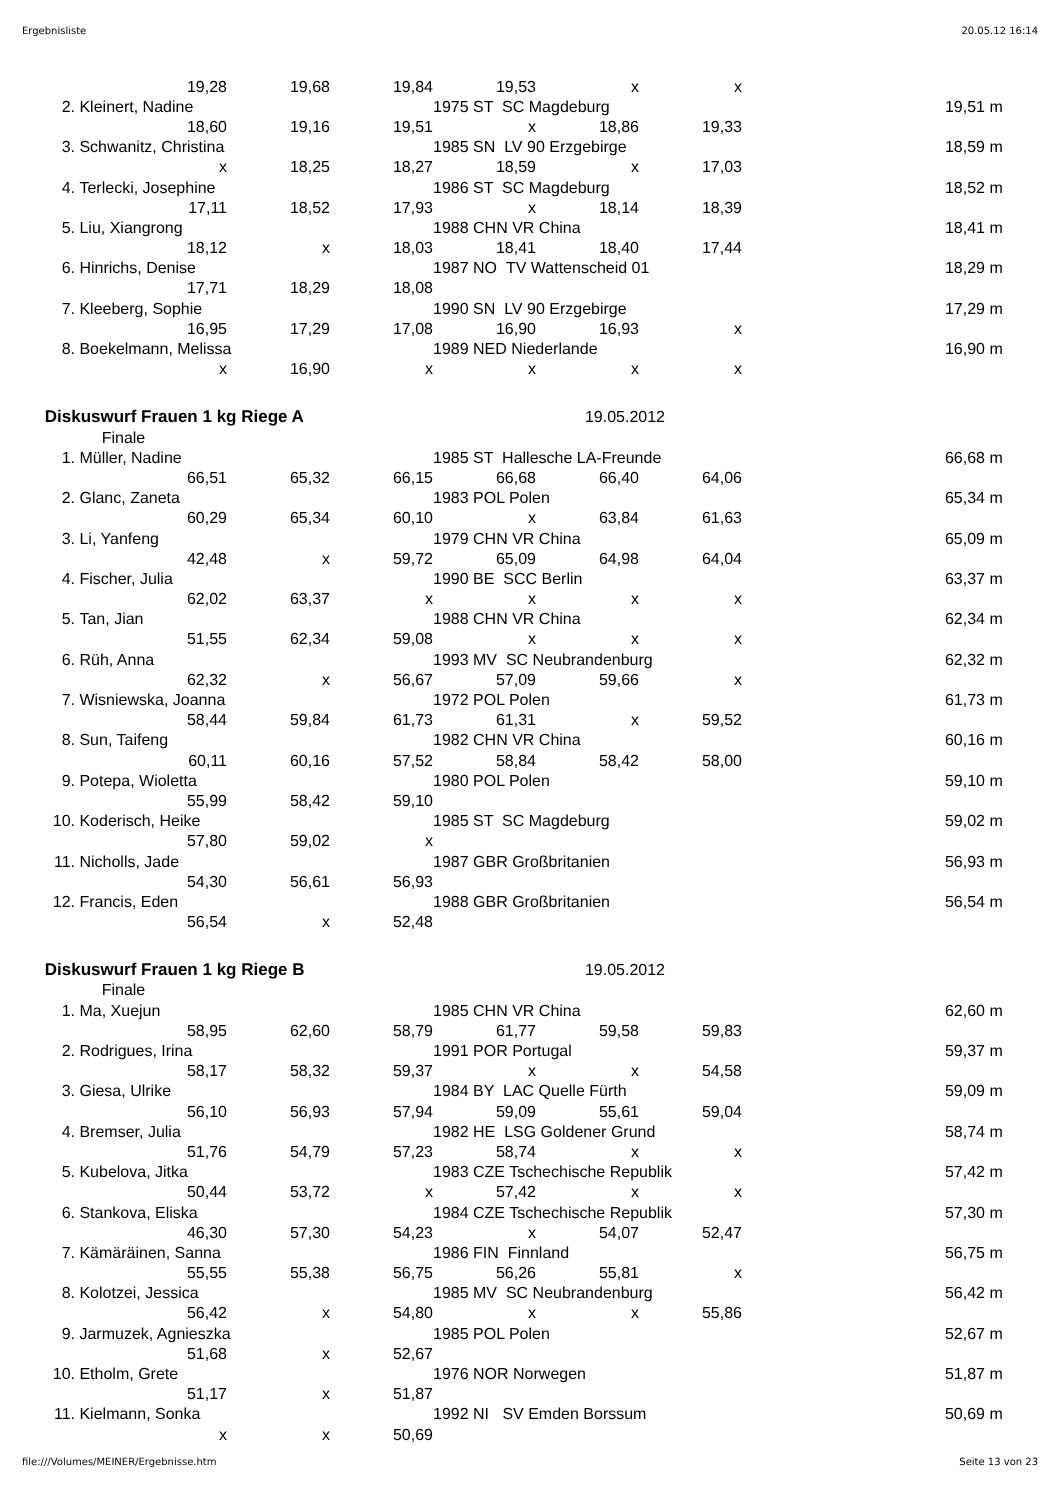Ergebnisliste 20.05.12 16:14
| | 19,28 | 19,68 | 19,84 | 19,53 | x | x | | |
| 2. | Kleinert, Nadine | | | 1975 ST SC Magdeburg | | | 19,51 | m |
| | 18,60 | 19,16 | 19,51 | x | 18,86 | 19,33 | | |
| 3. | Schwanitz, Christina | | | 1985 SN LV 90 Erzgebirge | | | 18,59 | m |
| | x | 18,25 | 18,27 | 18,59 | x | 17,03 | | |
| 4. | Terlecki, Josephine | | | 1986 ST SC Magdeburg | | | 18,52 | m |
| | 17,11 | 18,52 | 17,93 | x | 18,14 | 18,39 | | |
| 5. | Liu, Xiangrong | | | 1988 CHN VR China | | | 18,41 | m |
| | 18,12 | x | 18,03 | 18,41 | 18,40 | 17,44 | | |
| 6. | Hinrichs, Denise | | | 1987 NO TV Wattenscheid 01 | | | 18,29 | m |
| | 17,71 | 18,29 | 18,08 | | | | | |
| 7. | Kleeberg, Sophie | | | 1990 SN LV 90 Erzgebirge | | | 17,29 | m |
| | 16,95 | 17,29 | 17,08 | 16,90 | 16,93 | x | | |
| 8. | Boekelmann, Melissa | | | 1989 NED Niederlande | | | 16,90 | m |
| | x | 16,90 | x | x | x | x | | |
| Diskuswurf Frauen 1 kg Riege A | | | | | 19.05.2012 | | | |
| | Finale | | | | | | | |
| 1. | Müller, Nadine | | | 1985 ST Hallesche LA-Freunde | | | 66,68 | m |
| | 66,51 | 65,32 | 66,15 | 66,68 | 66,40 | 64,06 | | |
| 2. | Glanc, Zaneta | | | 1983 POL Polen | | | 65,34 | m |
| | 60,29 | 65,34 | 60,10 | x | 63,84 | 61,63 | | |
| 3. | Li, Yanfeng | | | 1979 CHN VR China | | | 65,09 | m |
| | 42,48 | x | 59,72 | 65,09 | 64,98 | 64,04 | | |
| 4. | Fischer, Julia | | | 1990 BE SCC Berlin | | | 63,37 | m |
| | 62,02 | 63,37 | x | x | x | x | | |
| 5. | Tan, Jian | | | 1988 CHN VR China | | | 62,34 | m |
| | 51,55 | 62,34 | 59,08 | x | x | x | | |
| 6. | Rüh, Anna | | | 1993 MV SC Neubrandenburg | | | 62,32 | m |
| | 62,32 | x | 56,67 | 57,09 | 59,66 | x | | |
| 7. | Wisniewska, Joanna | | | 1972 POL Polen | | | 61,73 | m |
| | 58,44 | 59,84 | 61,73 | 61,31 | x | 59,52 | | |
| 8. | Sun, Taifeng | | | 1982 CHN VR China | | | 60,16 | m |
| | 60,11 | 60,16 | 57,52 | 58,84 | 58,42 | 58,00 | | |
| 9. | Potepa, Wioletta | | | 1980 POL Polen | | | 59,10 | m |
| | 55,99 | 58,42 | 59,10 | | | | | |
| 10. | Koderisch, Heike | | | 1985 ST SC Magdeburg | | | 59,02 | m |
| | 57,80 | 59,02 | x | | | | | |
| 11. | Nicholls, Jade | | | 1987 GBR Großbritanien | | | 56,93 | m |
| | 54,30 | 56,61 | 56,93 | | | | | |
| 12. | Francis, Eden | | | 1988 GBR Großbritanien | | | 56,54 | m |
| | 56,54 | x | 52,48 | | | | | |
| Diskuswurf Frauen 1 kg Riege B | | | | | 19.05.2012 | | | |
| | Finale | | | | | | | |
| 1. | Ma, Xuejun | | | 1985 CHN VR China | | | 62,60 | m |
| | 58,95 | 62,60 | 58,79 | 61,77 | 59,58 | 59,83 | | |
| 2. | Rodrigues, Irina | | | 1991 POR Portugal | | | 59,37 | m |
| | 58,17 | 58,32 | 59,37 | x | x | 54,58 | | |
| 3. | Giesa, Ulrike | | | 1984 BY LAC Quelle Fürth | | | 59,09 | m |
| | 56,10 | 56,93 | 57,94 | 59,09 | 55,61 | 59,04 | | |
| 4. | Bremser, Julia | | | 1982 HE LSG Goldener Grund | | | 58,74 | m |
| | 51,76 | 54,79 | 57,23 | 58,74 | x | x | | |
| 5. | Kubelova, Jitka | | | 1983 CZE Tschechische Republik | | | 57,42 | m |
| | 50,44 | 53,72 | x | 57,42 | x | x | | |
| 6. | Stankova, Eliska | | | 1984 CZE Tschechische Republik | | | 57,30 | m |
| | 46,30 | 57,30 | 54,23 | x | 54,07 | 52,47 | | |
| 7. | Kämäräinen, Sanna | | | 1986 FIN Finnland | | | 56,75 | m |
| | 55,55 | 55,38 | 56,75 | 56,26 | 55,81 | x | | |
| 8. | Kolotzei, Jessica | | | 1985 MV SC Neubrandenburg | | | 56,42 | m |
| | 56,42 | x | 54,80 | x | x | 55,86 | | |
| 9. | Jarmuzek, Agnieszka | | | 1985 POL Polen | | | 52,67 | m |
| | 51,68 | x | 52,67 | | | | | |
| 10. | Etholm, Grete | | | 1976 NOR Norwegen | | | 51,87 | m |
| | 51,17 | x | 51,87 | | | | | |
| 11. | Kielmann, Sonka | | | 1992 NI SV Emden Borssum | | | 50,69 | m |
| | x | x | 50,69 | | | | | |
file:///Volumes/MEINER/Ergebnisse.htm Seite 13 von 23